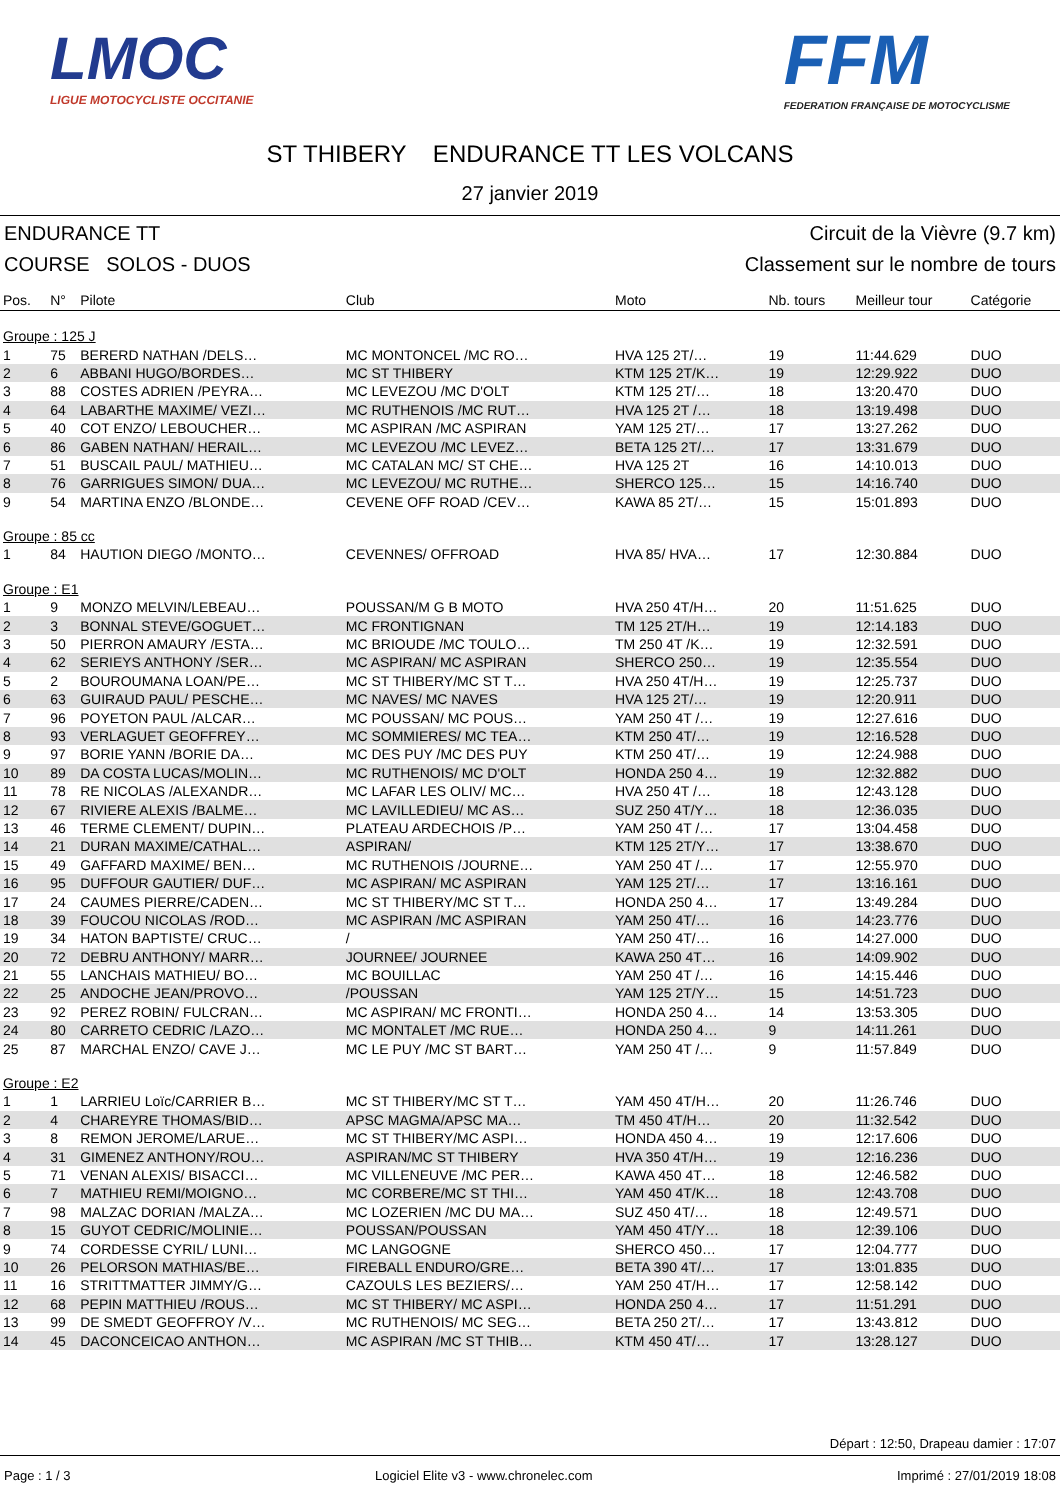LMOC
LIGUE MOTOCYCLISTE OCCITANIE
FFM
FEDERATION FRANÇAISE DE MOTOCYCLISME
ST THIBERY ENDURANCE TT LES VOLCANS
27 janvier 2019
ENDURANCE TT Circuit de la Vièvre (9.7 km)
COURSE SOLOS - DUOS Classement sur le nombre de tours
| Pos. | N° | Pilote | Club | Moto | Nb. tours | Meilleur tour | Catégorie |
| --- | --- | --- | --- | --- | --- | --- | --- |
| Groupe : 125 J | | | | | | | |
| 1 | 75 | BERERD NATHAN /DELS… | MC MONTONCEL /MC RO… | HVA 125 2T/… | 19 | 11:44.629 | DUO |
| 2 | 6 | ABBANI HUGO/BORDES… | MC ST THIBERY | KTM 125 2T/K… | 19 | 12:29.922 | DUO |
| 3 | 88 | COSTES ADRIEN /PEYRA… | MC LEVEZOU /MC D'OLT | KTM 125 2T/… | 18 | 13:20.470 | DUO |
| 4 | 64 | LABARTHE MAXIME/ VEZI… | MC RUTHENOIS /MC RUT… | HVA 125 2T /… | 18 | 13:19.498 | DUO |
| 5 | 40 | COT ENZO/ LEBOUCHER… | MC ASPIRAN /MC ASPIRAN | YAM 125 2T/… | 17 | 13:27.262 | DUO |
| 6 | 86 | GABEN NATHAN/ HERAIL… | MC LEVEZOU /MC LEVEZ… | BETA 125 2T/… | 17 | 13:31.679 | DUO |
| 7 | 51 | BUSCAIL PAUL/ MATHIEU… | MC CATALAN MC/ ST CHE… | HVA 125 2T | 16 | 14:10.013 | DUO |
| 8 | 76 | GARRIGUES SIMON/ DUA… | MC LEVEZOU/ MC RUTHE… | SHERCO 125… | 15 | 14:16.740 | DUO |
| 9 | 54 | MARTINA ENZO /BLONDE… | CEVENE OFF ROAD /CEV… | KAWA 85 2T/… | 15 | 15:01.893 | DUO |
| Groupe : 85 cc | | | | | | | |
| 1 | 84 | HAUTION DIEGO /MONTO… | CEVENNES/ OFFROAD | HVA 85/ HVA… | 17 | 12:30.884 | DUO |
| Groupe : E1 | | | | | | | |
| 1 | 9 | MONZO MELVIN/LEBEAU… | POUSSAN/M G B MOTO | HVA 250 4T/H… | 20 | 11:51.625 | DUO |
| 2 | 3 | BONNAL STEVE/GOGUET… | MC FRONTIGNAN | TM 125 2T/H… | 19 | 12:14.183 | DUO |
| 3 | 50 | PIERRON AMAURY /ESTA… | MC BRIOUDE /MC TOULO… | TM 250 4T /K… | 19 | 12:32.591 | DUO |
| 4 | 62 | SERIEYS ANTHONY /SER… | MC ASPIRAN/ MC ASPIRAN | SHERCO 250… | 19 | 12:35.554 | DUO |
| 5 | 2 | BOUROUMANA LOAN/PE… | MC ST THIBERY/MC ST T… | HVA 250 4T/H… | 19 | 12:25.737 | DUO |
| 6 | 63 | GUIRAUD PAUL/ PESCHE… | MC NAVES/ MC NAVES | HVA 125 2T/… | 19 | 12:20.911 | DUO |
| 7 | 96 | POYETON PAUL /ALCAR… | MC POUSSAN/ MC POUS… | YAM 250 4T /… | 19 | 12:27.616 | DUO |
| 8 | 93 | VERLAGUET GEOFFREY… | MC SOMMIERES/ MC TEA… | KTM 250 4T/… | 19 | 12:16.528 | DUO |
| 9 | 97 | BORIE YANN /BORIE DA… | MC DES PUY /MC DES PUY | KTM 250 4T/… | 19 | 12:24.988 | DUO |
| 10 | 89 | DA COSTA LUCAS/MOLIN… | MC RUTHENOIS/ MC D'OLT | HONDA 250 4… | 19 | 12:32.882 | DUO |
| 11 | 78 | RE NICOLAS /ALEXANDR… | MC LAFAR LES OLIV/ MC… | HVA 250 4T /… | 18 | 12:43.128 | DUO |
| 12 | 67 | RIVIERE ALEXIS /BALME… | MC LAVILLEDIEU/ MC AS… | SUZ 250 4T/Y… | 18 | 12:36.035 | DUO |
| 13 | 46 | TERME CLEMENT/ DUPIN… | PLATEAU ARDECHOIS /P… | YAM 250 4T /… | 17 | 13:04.458 | DUO |
| 14 | 21 | DURAN MAXIME/CATHAL… | ASPIRAN/ | KTM 125 2T/Y… | 17 | 13:38.670 | DUO |
| 15 | 49 | GAFFARD MAXIME/ BEN… | MC RUTHENOIS /JOURNE… | YAM 250 4T /… | 17 | 12:55.970 | DUO |
| 16 | 95 | DUFFOUR GAUTIER/ DUF… | MC ASPIRAN/ MC ASPIRAN | YAM 125 2T/… | 17 | 13:16.161 | DUO |
| 17 | 24 | CAUMES PIERRE/CADEN… | MC ST THIBERY/MC ST T… | HONDA 250 4… | 17 | 13:49.284 | DUO |
| 18 | 39 | FOUCOU NICOLAS /ROD… | MC ASPIRAN /MC ASPIRAN | YAM 250 4T/… | 16 | 14:23.776 | DUO |
| 19 | 34 | HATON BAPTISTE/ CRUC… | / | YAM 250 4T/… | 16 | 14:27.000 | DUO |
| 20 | 72 | DEBRU ANTHONY/ MARR… | JOURNEE/ JOURNEE | KAWA 250 4T… | 16 | 14:09.902 | DUO |
| 21 | 55 | LANCHAIS MATHIEU/ BO… | MC BOUILLAC | YAM 250 4T /… | 16 | 14:15.446 | DUO |
| 22 | 25 | ANDOCHE JEAN/PROVO… | /POUSSAN | YAM 125 2T/Y… | 15 | 14:51.723 | DUO |
| 23 | 92 | PEREZ ROBIN/ FULCRAN… | MC ASPIRAN/ MC FRONTI… | HONDA 250 4… | 14 | 13:53.305 | DUO |
| 24 | 80 | CARRETO CEDRIC /LAZO… | MC MONTALET /MC RUE… | HONDA 250 4… | 9 | 14:11.261 | DUO |
| 25 | 87 | MARCHAL ENZO/ CAVE J… | MC LE PUY /MC ST BART… | YAM 250 4T /… | 9 | 11:57.849 | DUO |
| Groupe : E2 | | | | | | | |
| 1 | 1 | LARRIEU Loïc/CARRIER B… | MC ST THIBERY/MC ST T… | YAM 450 4T/H… | 20 | 11:26.746 | DUO |
| 2 | 4 | CHAREYRE THOMAS/BID… | APSC MAGMA/APSC MA… | TM 450 4T/H… | 20 | 11:32.542 | DUO |
| 3 | 8 | REMON JEROME/LARUE… | MC ST THIBERY/MC ASPI… | HONDA 450 4… | 19 | 12:17.606 | DUO |
| 4 | 31 | GIMENEZ ANTHONY/ROU… | ASPIRAN/MC ST THIBERY | HVA 350 4T/H… | 19 | 12:16.236 | DUO |
| 5 | 71 | VENAN ALEXIS/ BISACCI… | MC VILLENEUVE /MC PER… | KAWA 450 4T… | 18 | 12:46.582 | DUO |
| 6 | 7 | MATHIEU REMI/MOIGNO… | MC CORBERE/MC ST THI… | YAM 450 4T/K… | 18 | 12:43.708 | DUO |
| 7 | 98 | MALZAC DORIAN /MALZA… | MC LOZERIEN /MC DU MA… | SUZ 450 4T/… | 18 | 12:49.571 | DUO |
| 8 | 15 | GUYOT CEDRIC/MOLINIE… | POUSSAN/POUSSAN | YAM 450 4T/Y… | 18 | 12:39.106 | DUO |
| 9 | 74 | CORDESSE CYRIL/ LUNI… | MC LANGOGNE | SHERCO 450… | 17 | 12:04.777 | DUO |
| 10 | 26 | PELORSON MATHIAS/BE… | FIREBALL ENDURO/GRE… | BETA 390 4T/… | 17 | 13:01.835 | DUO |
| 11 | 16 | STRITTMATTER JIMMY/G… | CAZOULS LES BEZIERS/… | YAM 250 4T/H… | 17 | 12:58.142 | DUO |
| 12 | 68 | PEPIN MATTHIEU /ROUS… | MC ST THIBERY/ MC ASPI… | HONDA 250 4… | 17 | 11:51.291 | DUO |
| 13 | 99 | DE SMEDT GEOFFROY /V… | MC RUTHENOIS/ MC SEG… | BETA 250 2T/… | 17 | 13:43.812 | DUO |
| 14 | 45 | DACONCEICAO ANTHON… | MC ASPIRAN /MC ST THIB… | KTM 450 4T/… | 17 | 13:28.127 | DUO |
Départ : 12:50, Drapeau damier : 17:07
Page : 1 / 3 Logiciel Elite v3 - www.chronelec.com Imprimé : 27/01/2019 18:08